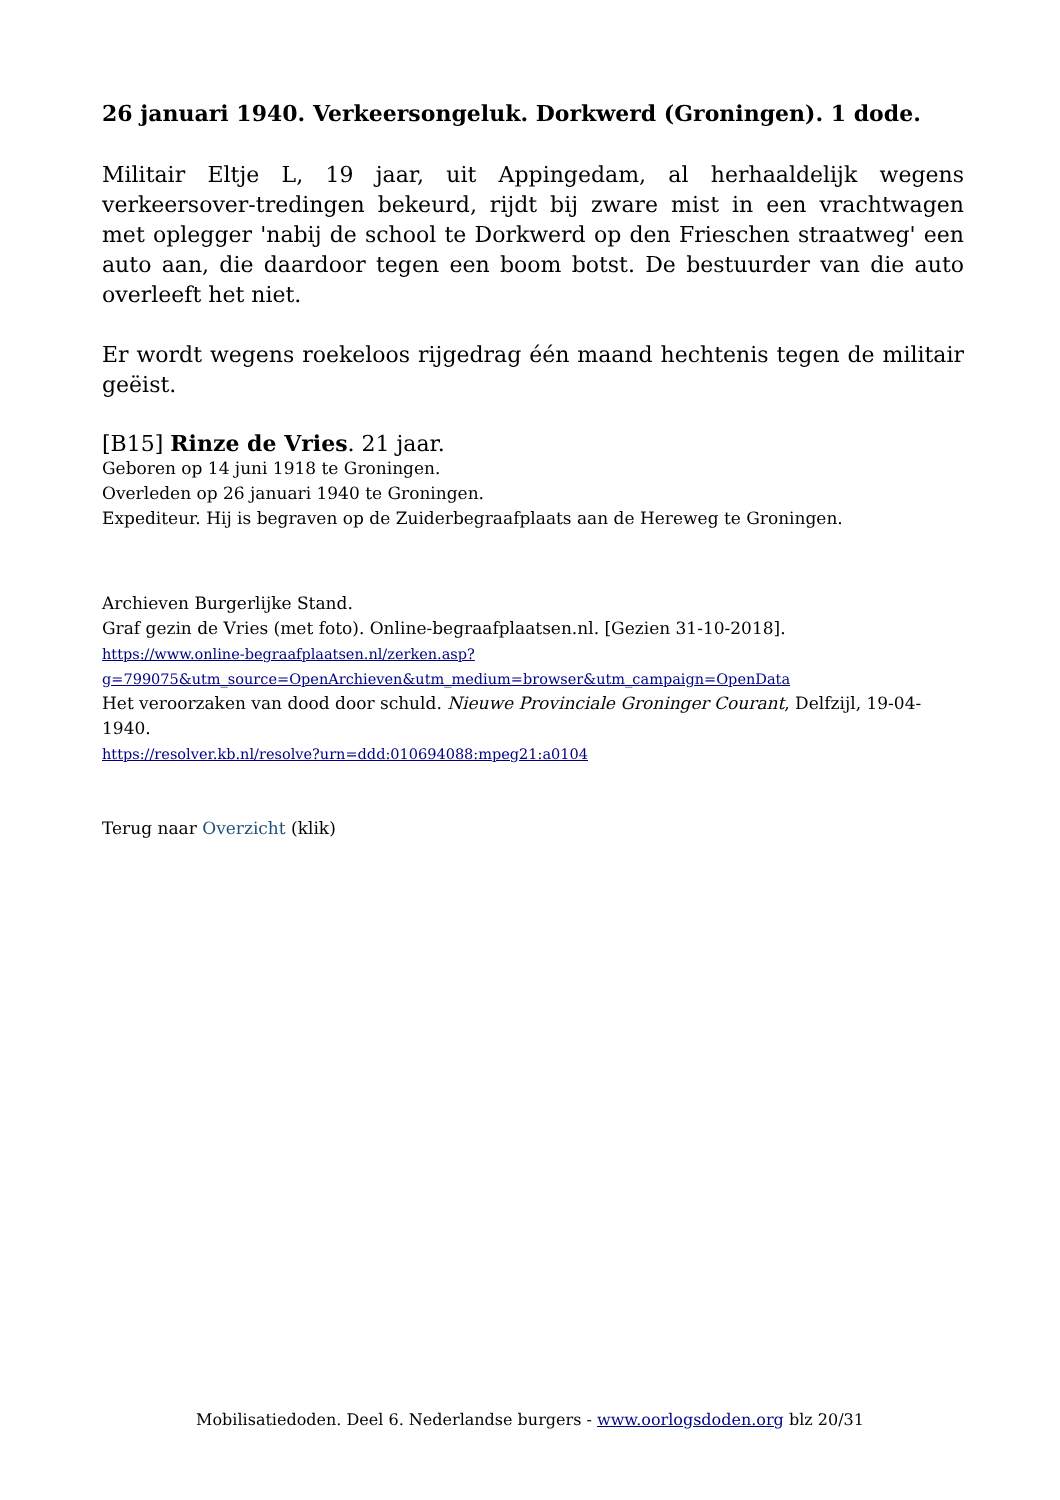26 januari 1940. Verkeersongeluk. Dorkwerd (Groningen). 1 dode.
Militair Eltje L, 19 jaar, uit Appingedam, al herhaaldelijk wegens verkeersover-tredingen bekeurd, rijdt bij zware mist in een vrachtwagen met oplegger 'nabij de school te Dorkwerd op den Frieschen straatweg' een auto aan, die daardoor tegen een boom botst. De bestuurder van die auto overleeft het niet.
Er wordt wegens roekeloos rijgedrag één maand hechtenis tegen de militair geëist.
[B15] Rinze de Vries. 21 jaar.
Geboren op 14 juni 1918 te Groningen.
Overleden op 26 januari 1940 te Groningen.
Expediteur. Hij is begraven op de Zuiderbegraafplaats aan de Hereweg te Groningen.
Archieven Burgerlijke Stand.
Graf gezin de Vries (met foto). Online-begraafplaatsen.nl. [Gezien 31-10-2018].
https://www.online-begraafplaatsen.nl/zerken.asp?
g=799075&utm_source=OpenArchieven&utm_medium=browser&utm_campaign=OpenData
Het veroorzaken van dood door schuld. Nieuwe Provinciale Groninger Courant, Delfzijl, 19-04-1940.
https://resolver.kb.nl/resolve?urn=ddd:010694088:mpeg21:a0104
Terug naar Overzicht (klik)
Mobilisatiedoden. Deel 6. Nederlandse burgers - www.oorlogsdoden.org blz 20/31